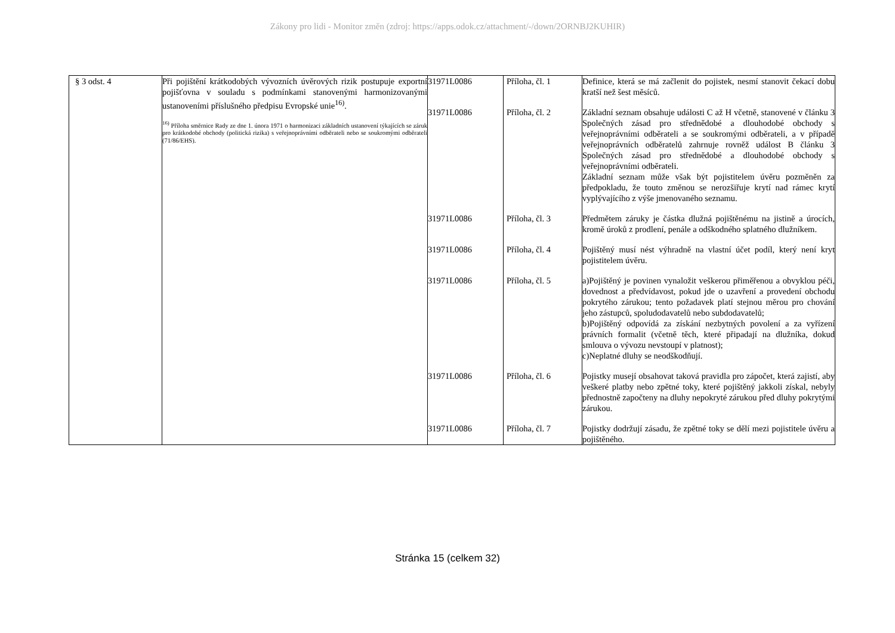Zákony pro lidi - Monitor změn (zdroj: https://apps.odok.cz/attachment/-/down/2ORNBJ2KUHIR)
| § 3 odst. 4 | Při pojištění krátkodobých vývozních úvěrových rizik postupuje exportní pojišťovna v souladu s podmínkami stanovenými harmonizovanými ustanoveními příslušného předpisu Evropské unie<sup>16)</sup>. <sup>16)</sup> Příloha směrnice Rady ze dne 1. února 1971 o harmonizaci základních ustanovení týkajících se záruk pro krátkodobé obchody (politická rizika) s veřejnoprávními odběrateli nebo se soukromými odběrateli (71/86/EHS). | / 31971L0086 / Příloha, čl. 1 / Definice, která se má začlenit do pojistek, nesmí stanovit čekací dobu kratší než šest měsíců. / / 31971L0086 / Příloha, čl. 2 / Základní seznam obsahuje události C až H včetně, stanovené v článku 3 Společných zásad pro střednědobé a dlouhodobé obchody s veřejnoprávními odběrateli a se soukromými odběrateli, a v případě veřejnoprávních odběratelů zahrnuje rovněž událost B článku 3 Společných zásad pro střednědobé a dlouhodobé obchody s veřejnoprávními odběrateli. Základní seznam může však být pojistitelem úvěru pozměněn za předpokladu, že touto změnou se nerozšiřuje krytí nad rámec krytí vyplývajícího z výše jmenovaného seznamu. / / 31971L0086 / Příloha, čl. 3 / Předmětem záruky je částka dlužná pojištěnému na jistině a úrocích, kromě úroků z prodlení, penále a odškodného splatného dlužníkem. / / 31971L0086 / Příloha, čl. 4 / Pojištěný musí nést výhradně na vlastní účet podíl, který není kryt pojistitelem úvěru. / / 31971L0086 / Příloha, čl. 5 / a)Pojištěný je povinen vynaložit veškerou přiměřenou a obvyklou péči, dovednost a předvídavost, pokud jde o uzavření a provedení obchodu pokrytého zárukou; tento požadavek platí stejnou měrou pro chování jeho zástupců, spoludodavatelů nebo subdodavatelů; b)Pojištěný odpovídá za získání nezbytných povolení a za vyřízení právních formalit (včetně těch, které připadají na dlužníka, dokud smlouva o vývozu nevstoupí v platnost); c)Neplatné dluhy se neodškodňují. / / 31971L0086 / Příloha, čl. 6 / Pojistky musejí obsahovat taková pravidla pro zápočet, která zajistí, aby veškeré platby nebo zpětné toky, které pojištěný jakkoli získal, nebyly přednostně započteny na dluhy nepokryté zárukou před dluhy pokrytými zárukou. / / 31971L0086 / Příloha, čl. 7 / Pojistky dodržují zásadu, že zpětné toky se dělí mezi pojistitele úvěru a pojištěného. / |
Stránka 15 (celkem 32)